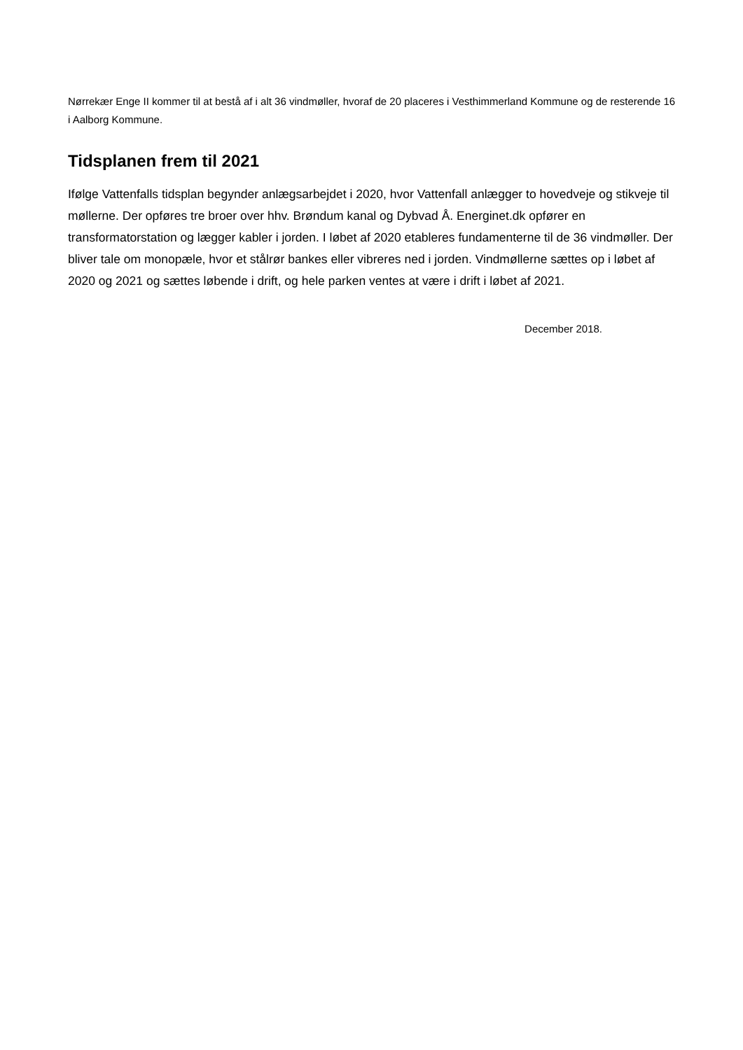Nørrekær Enge II kommer til at bestå af i alt 36 vindmøller, hvoraf de 20 placeres i Vesthimmerland Kommune og de resterende 16 i Aalborg Kommune.
Tidsplanen frem til 2021
Ifølge Vattenfalls tidsplan begynder anlægsarbejdet i 2020, hvor Vattenfall anlægger to hovedveje og stikveje til møllerne. Der opføres tre broer over hhv. Brøndum kanal og Dybvad Å. Energinet.dk opfører en transformatorstation og lægger kabler i jorden. I løbet af 2020 etableres fundamenterne til de 36 vindmøller. Der bliver tale om monopæle, hvor et stålrør bankes eller vibreres ned i jorden. Vindmøllerne sættes op i løbet af 2020 og 2021 og sættes løbende i drift, og hele parken ventes at være i drift i løbet af 2021.
December 2018.